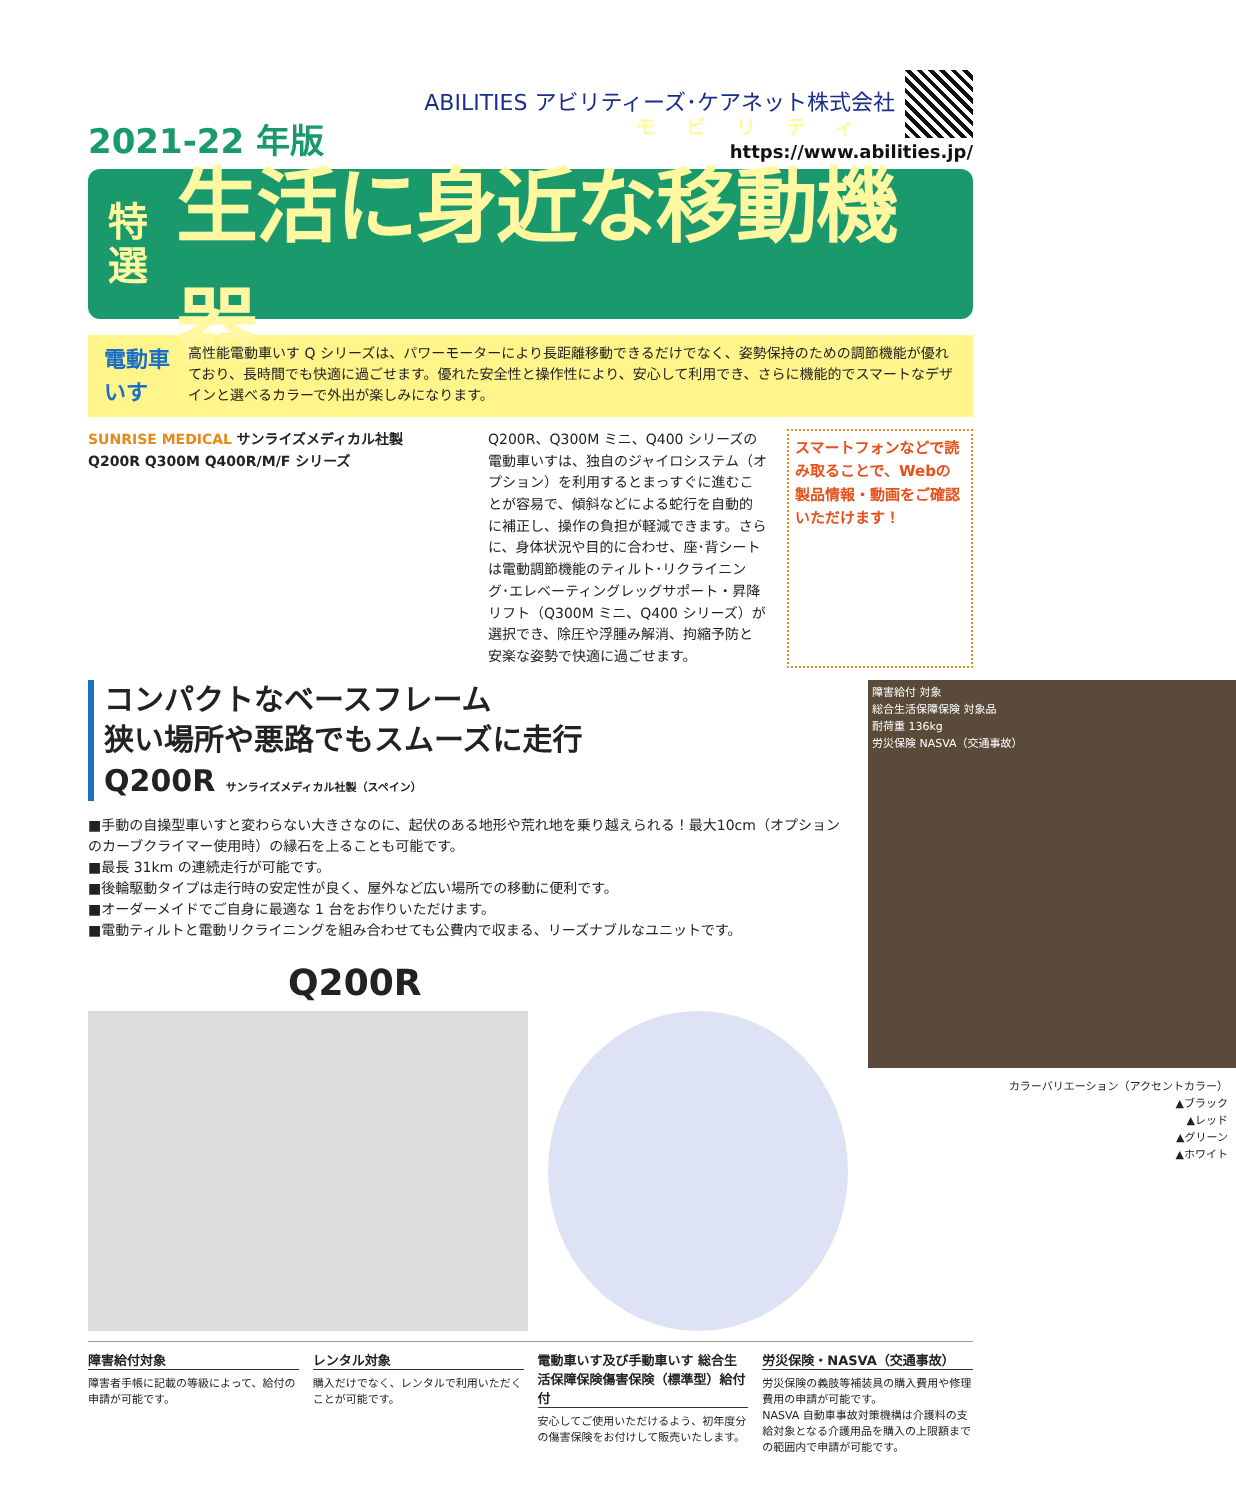2021-22 年版
ABILITIES アビリティーズ･ケアネット株式会社
https://www.abilities.jp/
特
選
モビリティ
生活に身近な移動機器
電動車いす
高性能電動車いす Q シリーズは、パワーモーターにより長距離移動できるだけでなく、姿勢保持のための調節機能が優れており、長時間でも快適に過ごせます。優れた安全性と操作性により、安心して利用でき、さらに機能的でスマートなデザインと選べるカラーで外出が楽しみになります。
SUNRISE MEDICAL サンライズメディカル社製
Q200R Q300M Q400R/M/F シリーズ
Q200R、Q300M ミニ、Q400 シリーズの電動車いすは、独自のジャイロシステム（オプション）を利用するとまっすぐに進むことが容易で、傾斜などによる蛇行を自動的に補正し、操作の負担が軽減できます。さらに、身体状況や目的に合わせ、座･背シートは電動調節機能のティルト･リクライニング･エレベーティングレッグサポート・昇降リフト（Q300M ミニ、Q400 シリーズ）が選択でき、除圧や浮腫み解消、拘縮予防と安楽な姿勢で快適に過ごせます。
スマートフォンなどで読み取ることで、Webの製品情報・動画をご確認いただけます！
コンパクトなベースフレーム
狭い場所や悪路でもスムーズに走行
Q200R サンライズメディカル社製（スペイン）
■手動の自操型車いすと変わらない大きさなのに、起伏のある地形や荒れ地を乗り越えられる！最大10cm（オプションのカーブクライマー使用時）の縁石を上ることも可能です。
■最長 31km の連続走行が可能です。
■後輪駆動タイプは走行時の安定性が良く、屋外など広い場所での移動に便利です。
■オーダーメイドでご自身に最適な 1 台をお作りいただけます。
■電動ティルトと電動リクライニングを組み合わせても公費内で収まる、リーズナブルなユニットです。
Q200R
障害給付 対象
総合生活保障保険 対象品
耐荷重 136kg
労災保険 NASVA（交通事故）
カラーバリエーション（アクセントカラー）
▲ブラック
▲レッド
▲グリーン
▲ホワイト
障害給付対象
障害者手帳に記載の等級によって、給付の申請が可能です。
レンタル対象
購入だけでなく、レンタルで利用いただくことが可能です。
電動車いす及び手動車いす 総合生活保障保険傷害保険（標準型）給付付
安心してご使用いただけるよう、初年度分の傷害保険をお付けして販売いたします。
労災保険・NASVA（交通事故）
労災保険の義肢等補装具の購入費用や修理費用の申請が可能です。
NASVA 自動車事故対策機構は介護料の支給対象となる介護用品を購入の上限額までの範囲内で申請が可能です。